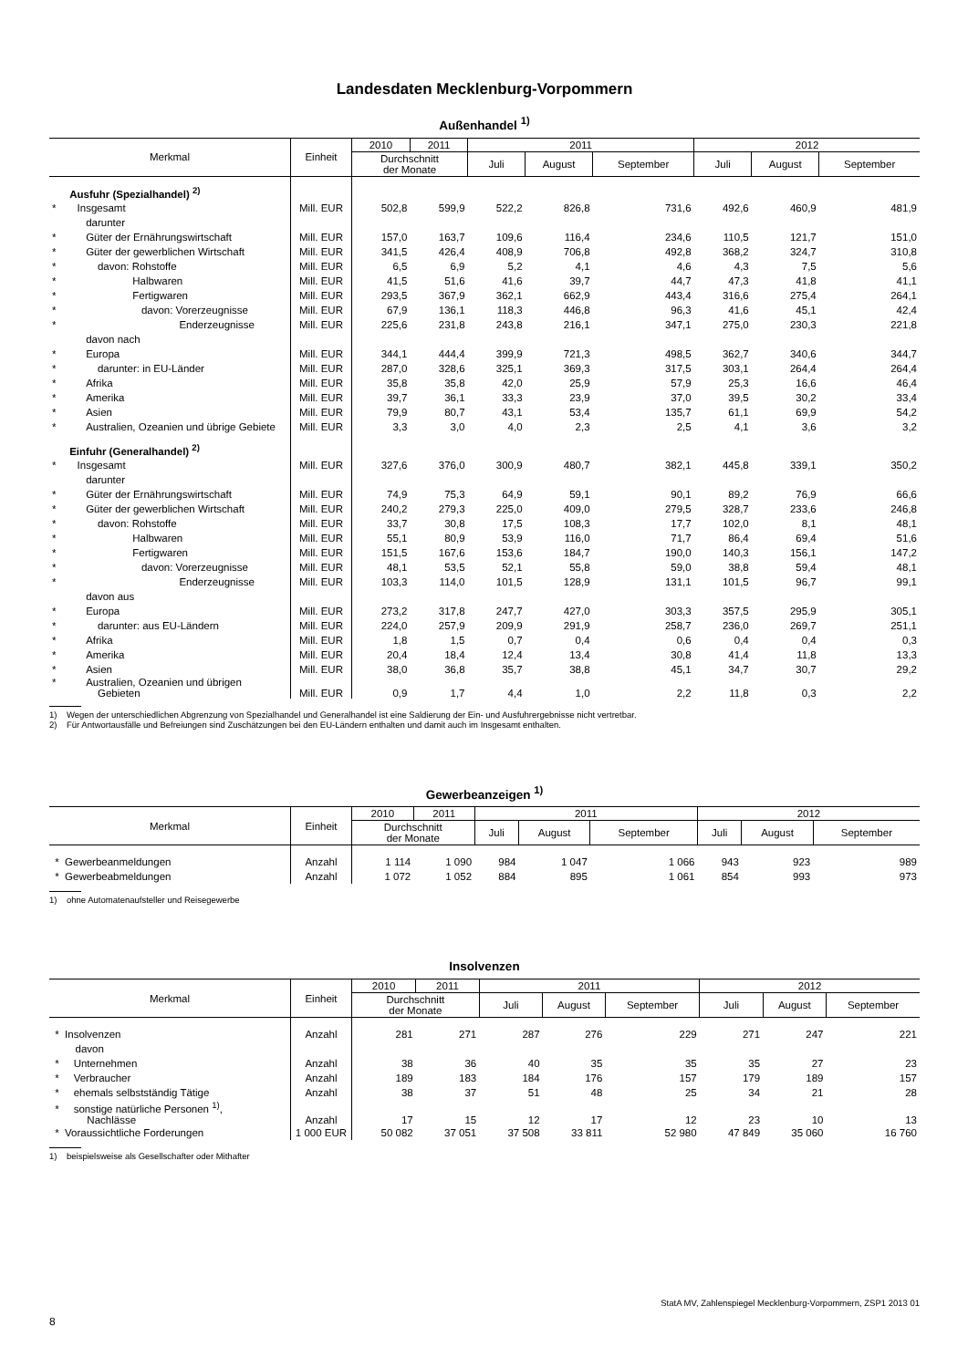Landesdaten Mecklenburg-Vorpommern
Außenhandel <sup>1)</sup>
| Merkmal | Einheit | 2010 | 2011 | 2011 | | | 2012 | | |
| --- | --- | --- | --- | --- | --- | --- | --- | --- | --- |
| | | Durchschnitt der Monate | | Juli | August | September | Juli | August | September |
| Ausfuhr (Spezialhandel) <sup>2)</sup> | | | | | | | | | |
| * Insgesamt | Mill. EUR | 502,8 | 599,9 | 522,2 | 826,8 | 731,6 | 492,6 | 460,9 | 481,9 |
| darunter | | | | | | | | | |
| * Güter der Ernährungswirtschaft | Mill. EUR | 157,0 | 163,7 | 109,6 | 116,4 | 234,6 | 110,5 | 121,7 | 151,0 |
| * Güter der gewerblichen Wirtschaft | Mill. EUR | 341,5 | 426,4 | 408,9 | 706,8 | 492,8 | 368,2 | 324,7 | 310,8 |
| * davon: Rohstoffe | Mill. EUR | 6,5 | 6,9 | 5,2 | 4,1 | 4,6 | 4,3 | 7,5 | 5,6 |
| * Halbwaren | Mill. EUR | 41,5 | 51,6 | 41,6 | 39,7 | 44,7 | 47,3 | 41,8 | 41,1 |
| * Fertigwaren | Mill. EUR | 293,5 | 367,9 | 362,1 | 662,9 | 443,4 | 316,6 | 275,4 | 264,1 |
| * davon: Vorerzeugnisse | Mill. EUR | 67,9 | 136,1 | 118,3 | 446,8 | 96,3 | 41,6 | 45,1 | 42,4 |
| * Enderzeugnisse | Mill. EUR | 225,6 | 231,8 | 243,8 | 216,1 | 347,1 | 275,0 | 230,3 | 221,8 |
| davon nach | | | | | | | | | |
| * Europa | Mill. EUR | 344,1 | 444,4 | 399,9 | 721,3 | 498,5 | 362,7 | 340,6 | 344,7 |
| * darunter: in EU-Länder | Mill. EUR | 287,0 | 328,6 | 325,1 | 369,3 | 317,5 | 303,1 | 264,4 | 264,4 |
| * Afrika | Mill. EUR | 35,8 | 35,8 | 42,0 | 25,9 | 57,9 | 25,3 | 16,6 | 46,4 |
| * Amerika | Mill. EUR | 39,7 | 36,1 | 33,3 | 23,9 | 37,0 | 39,5 | 30,2 | 33,4 |
| * Asien | Mill. EUR | 79,9 | 80,7 | 43,1 | 53,4 | 135,7 | 61,1 | 69,9 | 54,2 |
| * Australien, Ozeanien und übrige Gebiete | Mill. EUR | 3,3 | 3,0 | 4,0 | 2,3 | 2,5 | 4,1 | 3,6 | 3,2 |
| Einfuhr (Generalhandel) <sup>2)</sup> | | | | | | | | | |
| * Insgesamt | Mill. EUR | 327,6 | 376,0 | 300,9 | 480,7 | 382,1 | 445,8 | 339,1 | 350,2 |
| darunter | | | | | | | | | |
| * Güter der Ernährungswirtschaft | Mill. EUR | 74,9 | 75,3 | 64,9 | 59,1 | 90,1 | 89,2 | 76,9 | 66,6 |
| * Güter der gewerblichen Wirtschaft | Mill. EUR | 240,2 | 279,3 | 225,0 | 409,0 | 279,5 | 328,7 | 233,6 | 246,8 |
| * davon: Rohstoffe | Mill. EUR | 33,7 | 30,8 | 17,5 | 108,3 | 17,7 | 102,0 | 8,1 | 48,1 |
| * Halbwaren | Mill. EUR | 55,1 | 80,9 | 53,9 | 116,0 | 71,7 | 86,4 | 69,4 | 51,6 |
| * Fertigwaren | Mill. EUR | 151,5 | 167,6 | 153,6 | 184,7 | 190,0 | 140,3 | 156,1 | 147,2 |
| * davon: Vorerzeugnisse | Mill. EUR | 48,1 | 53,5 | 52,1 | 55,8 | 59,0 | 38,8 | 59,4 | 48,1 |
| * Enderzeugnisse | Mill. EUR | 103,3 | 114,0 | 101,5 | 128,9 | 131,1 | 101,5 | 96,7 | 99,1 |
| davon aus | | | | | | | | | |
| * Europa | Mill. EUR | 273,2 | 317,8 | 247,7 | 427,0 | 303,3 | 357,5 | 295,9 | 305,1 |
| * darunter: aus EU-Ländern | Mill. EUR | 224,0 | 257,9 | 209,9 | 291,9 | 258,7 | 236,0 | 269,7 | 251,1 |
| * Afrika | Mill. EUR | 1,8 | 1,5 | 0,7 | 0,4 | 0,6 | 0,4 | 0,4 | 0,3 |
| * Amerika | Mill. EUR | 20,4 | 18,4 | 12,4 | 13,4 | 30,8 | 41,4 | 11,8 | 13,3 |
| * Asien | Mill. EUR | 38,0 | 36,8 | 35,7 | 38,8 | 45,1 | 34,7 | 30,7 | 29,2 |
| * Australien, Ozeanien und übrigen Gebieten | Mill. EUR | 0,9 | 1,7 | 4,4 | 1,0 | 2,2 | 11,8 | 0,3 | 2,2 |
1) Wegen der unterschiedlichen Abgrenzung von Spezialhandel und Generalhandel ist eine Saldierung der Ein- und Ausfuhrergebnisse nicht vertretbar.
2) Für Antwortausfälle und Befreiungen sind Zuschätzungen bei den EU-Ländern enthalten und damit auch im Insgesamt enthalten.
Gewerbeanzeigen <sup>1)</sup>
| Merkmal | Einheit | 2010 | 2011 | 2011 | | | 2012 | | |
| --- | --- | --- | --- | --- | --- | --- | --- | --- | --- |
| | | Durchschnitt der Monate | | Juli | August | September | Juli | August | September |
| * Gewerbeanmeldungen | Anzahl | 1 114 | 1 090 | 984 | 1 047 | 1 066 | 943 | 923 | 989 |
| * Gewerbeabmeldungen | Anzahl | 1 072 | 1 052 | 884 | 895 | 1 061 | 854 | 993 | 973 |
1) ohne Automatenaufsteller und Reisegewerbe
Insolvenzen
| Merkmal | Einheit | 2010 | 2011 | 2011 | | | 2012 | | |
| --- | --- | --- | --- | --- | --- | --- | --- | --- | --- |
| | | Durchschnitt der Monate | | Juli | August | September | Juli | August | September |
| * Insolvenzen | Anzahl | 281 | 271 | 287 | 276 | 229 | 271 | 247 | 221 |
| davon | | | | | | | | | |
| * Unternehmen | Anzahl | 38 | 36 | 40 | 35 | 35 | 35 | 27 | 23 |
| * Verbraucher | Anzahl | 189 | 183 | 184 | 176 | 157 | 179 | 189 | 157 |
| * ehemals selbstständig Tätige | Anzahl | 38 | 37 | 51 | 48 | 25 | 34 | 21 | 28 |
| * sonstige natürliche Personen <sup>1)</sup>, Nachlässe | Anzahl | 17 | 15 | 12 | 17 | 12 | 23 | 10 | 13 |
| * Voraussichtliche Forderungen | 1 000 EUR | 50 082 | 37 051 | 37 508 | 33 811 | 52 980 | 47 849 | 35 060 | 16 760 |
1) beispielsweise als Gesellschafter oder Mithafter
StatA MV, Zahlenspiegel Mecklenburg-Vorpommern, ZSP1 2013 01
8